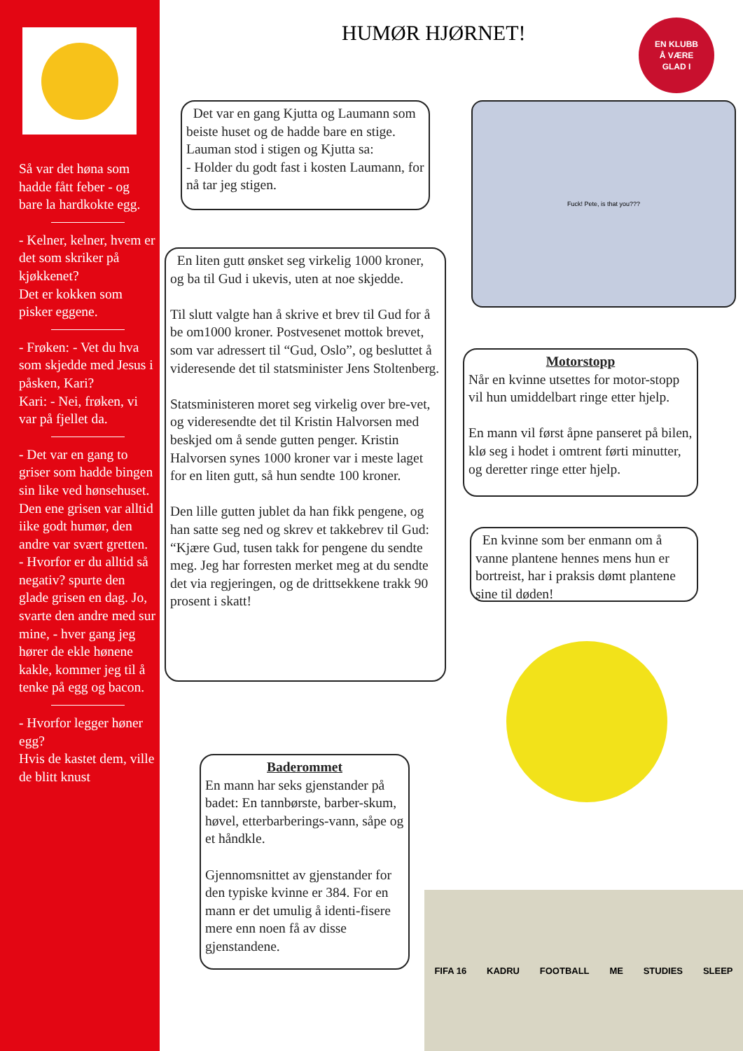Så var det høna som hadde fått feber - og bare la hardkokte egg.
- Kelner, kelner, hvem er det som skriker på kjøkkenet?
Det er kokken som pisker eggene.
- Frøken: - Vet du hva som skjedde med Jesus i påsken, Kari?
Kari: - Nei, frøken, vi var på fjellet da.
- Det var en gang to griser som hadde bingen sin like ved hønsehuset.
Den ene grisen var alltid iike godt humør, den andre var svært gretten.
- Hvorfor er du alltid så negativ? spurte den glade grisen en dag. Jo, svarte den andre med sur mine, - hver gang jeg hører de ekle hønene kakle, kommer jeg til å tenke på egg og bacon.
- Hvorfor legger høner egg?
Hvis de kastet dem, ville de blitt knust
HUMØR HJØRNET!
EN KLUBB
Å VÆRE
GLAD I
Det var en gang Kjutta og Laumann som beiste huset og de hadde bare en stige. Lauman stod i stigen og Kjutta sa:
- Holder du godt fast i kosten Laumann, for nå tar jeg stigen.
Fuck! Pete, is that you???
En liten gutt ønsket seg virkelig 1000 kroner, og ba til Gud i ukevis, uten at noe skjedde.
Til slutt valgte han å skrive et brev til Gud for å be om1000 kroner. Postvesenet mottok brevet, som var adressert til “Gud, Oslo”, og besluttet å videresende det til statsminister Jens Stoltenberg.
Statsministeren moret seg virkelig over bre-vet, og videresendte det til Kristin Halvorsen med beskjed om å sende gutten penger. Kristin Halvorsen synes 1000 kroner var i meste laget for en liten gutt, så hun sendte 100 kroner.
Den lille gutten jublet da han fikk pengene, og han satte seg ned og skrev et takkebrev til Gud: “Kjære Gud, tusen takk for pengene du sendte meg. Jeg har forresten merket meg at du sendte det via regjeringen, og de drittsekkene trakk 90 prosent i skatt!
Motorstopp
Når en kvinne utsettes for motor-stopp vil hun umiddelbart ringe etter hjelp.
En mann vil først åpne panseret på bilen, klø seg i hodet i omtrent førti minutter, og deretter ringe etter hjelp.
En kvinne som ber enmann om å vanne plantene hennes mens hun er bortreist, har i praksis dømt plantene sine til døden!
Baderommet
En mann har seks gjenstander på badet: En tannbørste, barber-skum, høvel, etterbarberings-vann, såpe og et håndkle.
Gjennomsnittet av gjenstander for den typiske kvinne er 384. For en mann er det umulig å identi-fisere mere enn noen få av disse gjenstandene.
FIFA 16 KADRU FOOTBALL ME STUDIES SLEEP